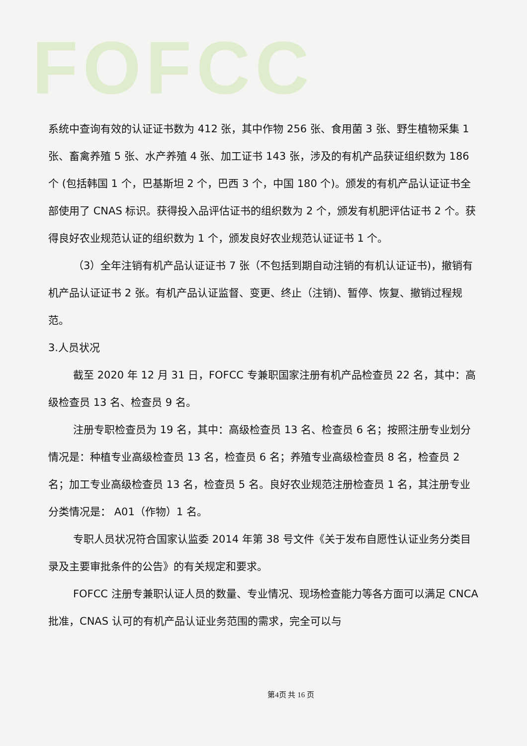FOFCC
系统中查询有效的认证证书数为 412 张，其中作物 256 张、食用菌 3 张、野生植物采集 1 张、畜禽养殖 5 张、水产养殖 4 张、加工证书 143 张，涉及的有机产品获证组织数为 186 个 (包括韩国 1 个，巴基斯坦 2 个，巴西 3 个，中国 180 个)。颁发的有机产品认证证书全部使用了 CNAS 标识。获得投入品评估证书的组织数为 2 个，颁发有机肥评估证书 2 个。获得良好农业规范认证的组织数为 1 个，颁发良好农业规范认证证书 1 个。
（3）全年注销有机产品认证证书 7 张（不包括到期自动注销的有机认证证书)，撤销有机产品认证证书 2 张。有机产品认证监督、变更、终止（注销)、暂停、恢复、撤销过程规范。
3.人员状况
截至 2020 年 12 月 31 日，FOFCC 专兼职国家注册有机产品检查员 22 名，其中：高级检查员 13 名、检查员 9 名。
注册专职检查员为 19 名，其中：高级检查员 13 名、检查员 6 名；按照注册专业划分情况是：种植专业高级检查员 13 名，检查员 6 名；养殖专业高级检查员 8 名，检查员 2 名；加工专业高级检查员 13 名，检查员 5 名。良好农业规范注册检查员 1 名，其注册专业分类情况是： A01（作物）1 名。
专职人员状况符合国家认监委 2014 年第 38 号文件《关于发布自愿性认证业务分类目录及主要审批条件的公告》的有关规定和要求。
FOFCC 注册专兼职认证人员的数量、专业情况、现场检查能力等各方面可以满足 CNCA 批准，CNAS 认可的有机产品认证业务范围的需求，完全可以与
第4页 共 16 页